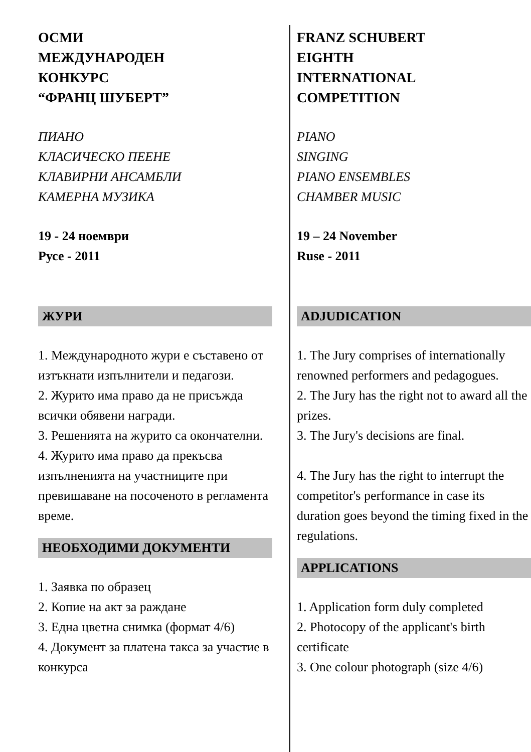ОСМИ
МЕЖДУНАРОДЕН
КОНКУРС
“ФРАНЦ ШУБЕРТ”
ПИАНО
КЛАСИЧЕСКО ПЕЕНЕ
КЛАВИРНИ АНСАМБЛИ
КАМЕРНА МУЗИКА
19 - 24 ноември
Русе - 2011
ЖУРИ
1. Международното жури е съставено от изтъкнати изпълнители и педагози.
2. Журито има право да не присъжда всички обявени награди.
3. Решенията на журито са окончателни.
4. Журито има право да прекъсва изпълненията на участниците при превишаване на посоченото в регламента време.
НЕОБХОДИМИ ДОКУМЕНТИ
1. Заявка по образец
2. Копие на акт за раждане
3. Една цветна снимка (формат 4/6)
4. Документ за платена такса за участие в конкурса
FRANZ SCHUBERT
EIGHTH
INTERNATIONAL
COMPETITION
PIANO
SINGING
PIANO ENSEMBLES
CHAMBER MUSIC
19 – 24 November
Ruse - 2011
ADJUDICATION
1. The Jury comprises of internationally renowned performers and pedagogues.
2. The Jury has the right not to award all the prizes.
3. The Jury's decisions are final.
4. The Jury has the right to interrupt the competitor's performance in case its duration goes beyond the timing fixed in the regulations.
APPLICATIONS
1. Application form duly completed
2. Photocopy of the applicant's birth certificate
3. One colour photograph (size 4/6)